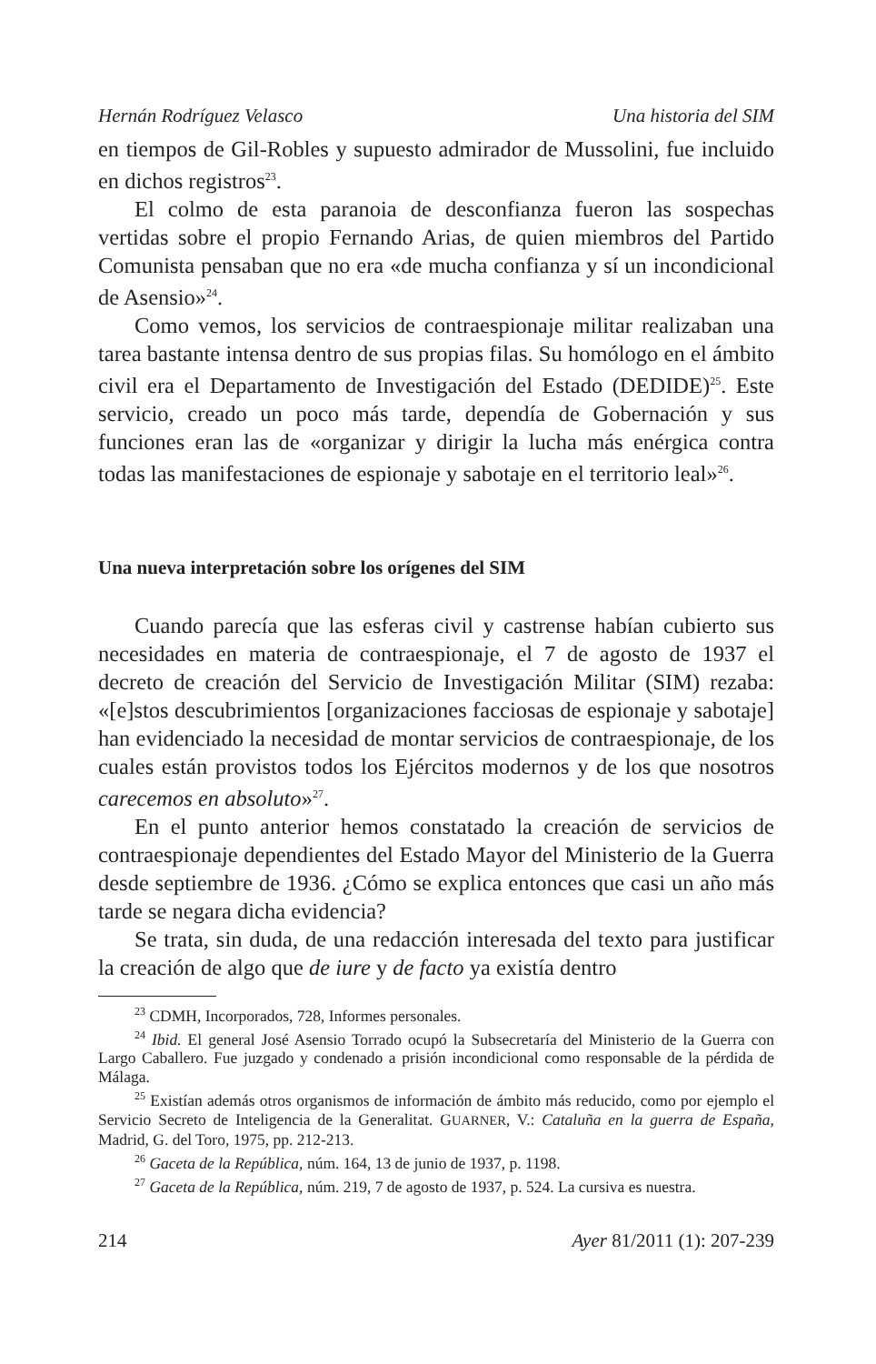Hernán Rodríguez Velasco Una historia del SIM
en tiempos de Gil-Robles y supuesto admirador de Mussolini, fue incluido en dichos registros<sup>23</sup>.
El colmo de esta paranoia de desconfianza fueron las sospechas vertidas sobre el propio Fernando Arias, de quien miembros del Partido Comunista pensaban que no era «de mucha confianza y sí un incondicional de Asensio»<sup>24</sup>.
Como vemos, los servicios de contraespionaje militar realizaban una tarea bastante intensa dentro de sus propias filas. Su homólogo en el ámbito civil era el Departamento de Investigación del Estado (DEDIDE)<sup>25</sup>. Este servicio, creado un poco más tarde, dependía de Gobernación y sus funciones eran las de «organizar y dirigir la lucha más enérgica contra todas las manifestaciones de espionaje y sabotaje en el territorio leal»<sup>26</sup>.
Una nueva interpretación sobre los orígenes del SIM
Cuando parecía que las esferas civil y castrense habían cubierto sus necesidades en materia de contraespionaje, el 7 de agosto de 1937 el decreto de creación del Servicio de Investigación Militar (SIM) rezaba: «[e]stos descubrimientos [organizaciones facciosas de espionaje y sabotaje] han evidenciado la necesidad de montar servicios de contraespionaje, de los cuales están provistos todos los Ejércitos modernos y de los que nosotros carecemos en absoluto»<sup>27</sup>.
En el punto anterior hemos constatado la creación de servicios de contraespionaje dependientes del Estado Mayor del Ministerio de la Guerra desde septiembre de 1936. ¿Cómo se explica entonces que casi un año más tarde se negara dicha evidencia?
Se trata, sin duda, de una redacción interesada del texto para justificar la creación de algo que de iure y de facto ya existía dentro
<sup>23</sup> CDMH, Incorporados, 728, Informes personales.
<sup>24</sup> Ibid. El general José Asensio Torrado ocupó la Subsecretaría del Ministerio de la Guerra con Largo Caballero. Fue juzgado y condenado a prisión incondicional como responsable de la pérdida de Málaga.
<sup>25</sup> Existían además otros organismos de información de ámbito más reducido, como por ejemplo el Servicio Secreto de Inteligencia de la Generalitat. GUARNER, V.: Cataluña en la guerra de España, Madrid, G. del Toro, 1975, pp. 212-213.
<sup>26</sup> Gaceta de la República, núm. 164, 13 de junio de 1937, p. 1198.
<sup>27</sup> Gaceta de la República, núm. 219, 7 de agosto de 1937, p. 524. La cursiva es nuestra.
214 Ayer 81/2011 (1): 207-239